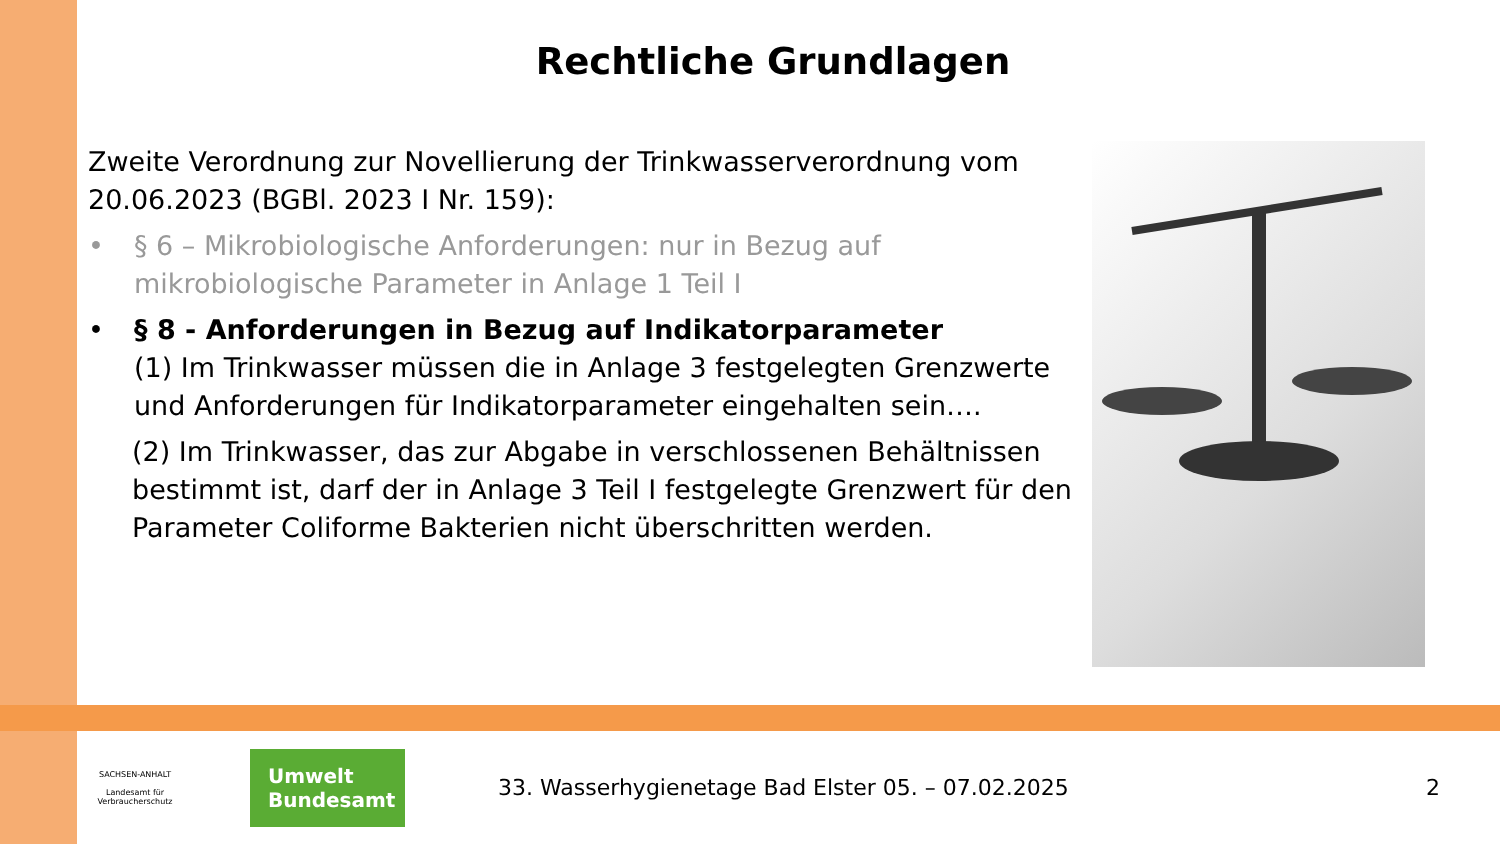Rechtliche Grundlagen
Zweite Verordnung zur Novellierung der Trinkwasserverordnung vom 20.06.2023 (BGBl. 2023 I Nr. 159):
• § 6 – Mikrobiologische Anforderungen: nur in Bezug auf mikrobiologische Parameter in Anlage 1 Teil I
• § 8 - Anforderungen in Bezug auf Indikatorparameter
(1) Im Trinkwasser müssen die in Anlage 3 festgelegten Grenzwerte und Anforderungen für Indikatorparameter eingehalten sein….
(2) Im Trinkwasser, das zur Abgabe in verschlossenen Behältnissen bestimmt ist, darf der in Anlage 3 Teil I festgelegte Grenzwert für den Parameter Coliforme Bakterien nicht überschritten werden.
SACHSEN-ANHALT
Landesamt für Verbraucherschutz
Umwelt
Bundesamt
33. Wasserhygienetage Bad Elster 05. – 07.02.2025
2